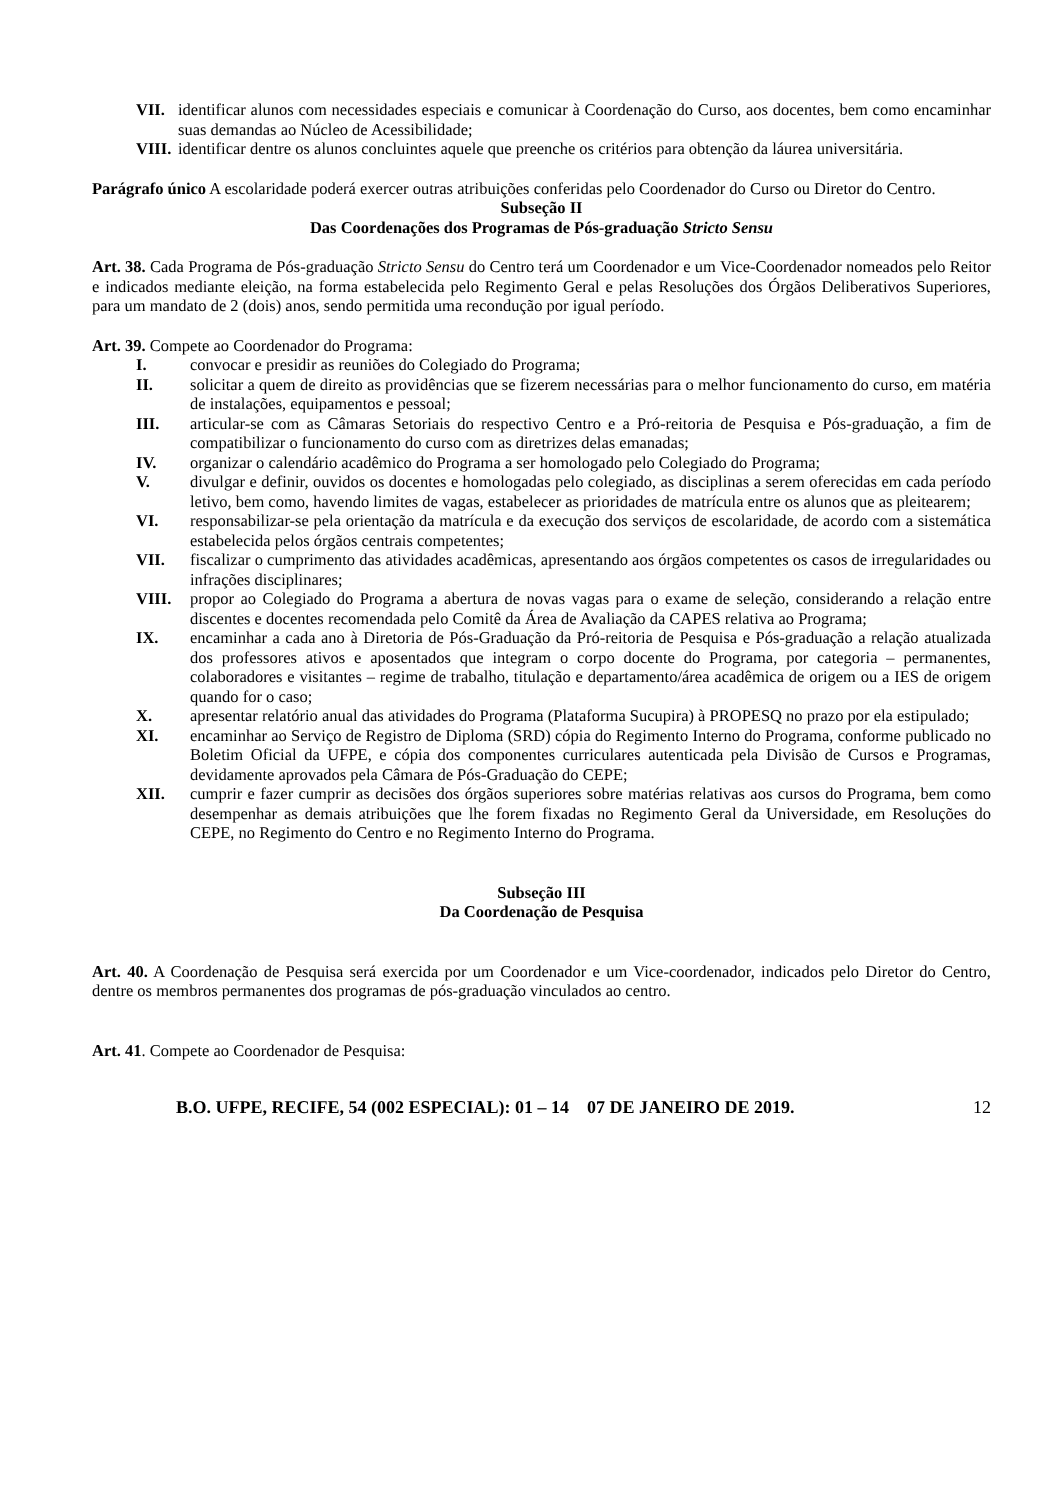VII. identificar alunos com necessidades especiais e comunicar à Coordenação do Curso, aos docentes, bem como encaminhar suas demandas ao Núcleo de Acessibilidade;
VIII. identificar dentre os alunos concluintes aquele que preenche os critérios para obtenção da láurea universitária.
Parágrafo único A escolaridade poderá exercer outras atribuições conferidas pelo Coordenador do Curso ou Diretor do Centro.
Subseção II
Das Coordenações dos Programas de Pós-graduação Stricto Sensu
Art. 38. Cada Programa de Pós-graduação Stricto Sensu do Centro terá um Coordenador e um Vice-Coordenador nomeados pelo Reitor e indicados mediante eleição, na forma estabelecida pelo Regimento Geral e pelas Resoluções dos Órgãos Deliberativos Superiores, para um mandato de 2 (dois) anos, sendo permitida uma recondução por igual período.
Art. 39. Compete ao Coordenador do Programa:
I. convocar e presidir as reuniões do Colegiado do Programa;
II. solicitar a quem de direito as providências que se fizerem necessárias para o melhor funcionamento do curso, em matéria de instalações, equipamentos e pessoal;
III. articular-se com as Câmaras Setoriais do respectivo Centro e a Pró-reitoria de Pesquisa e Pós-graduação, a fim de compatibilizar o funcionamento do curso com as diretrizes delas emanadas;
IV. organizar o calendário acadêmico do Programa a ser homologado pelo Colegiado do Programa;
V. divulgar e definir, ouvidos os docentes e homologadas pelo colegiado, as disciplinas a serem oferecidas em cada período letivo, bem como, havendo limites de vagas, estabelecer as prioridades de matrícula entre os alunos que as pleitearem;
VI. responsabilizar-se pela orientação da matrícula e da execução dos serviços de escolaridade, de acordo com a sistemática estabelecida pelos órgãos centrais competentes;
VII. fiscalizar o cumprimento das atividades acadêmicas, apresentando aos órgãos competentes os casos de irregularidades ou infrações disciplinares;
VIII. propor ao Colegiado do Programa a abertura de novas vagas para o exame de seleção, considerando a relação entre discentes e docentes recomendada pelo Comitê da Área de Avaliação da CAPES relativa ao Programa;
IX. encaminhar a cada ano à Diretoria de Pós-Graduação da Pró-reitoria de Pesquisa e Pós-graduação a relação atualizada dos professores ativos e aposentados que integram o corpo docente do Programa, por categoria – permanentes, colaboradores e visitantes – regime de trabalho, titulação e departamento/área acadêmica de origem ou a IES de origem quando for o caso;
X. apresentar relatório anual das atividades do Programa (Plataforma Sucupira) à PROPESQ no prazo por ela estipulado;
XI. encaminhar ao Serviço de Registro de Diploma (SRD) cópia do Regimento Interno do Programa, conforme publicado no Boletim Oficial da UFPE, e cópia dos componentes curriculares autenticada pela Divisão de Cursos e Programas, devidamente aprovados pela Câmara de Pós-Graduação do CEPE;
XII. cumprir e fazer cumprir as decisões dos órgãos superiores sobre matérias relativas aos cursos do Programa, bem como desempenhar as demais atribuições que lhe forem fixadas no Regimento Geral da Universidade, em Resoluções do CEPE, no Regimento do Centro e no Regimento Interno do Programa.
Subseção III
Da Coordenação de Pesquisa
Art. 40. A Coordenação de Pesquisa será exercida por um Coordenador e um Vice-coordenador, indicados pelo Diretor do Centro, dentre os membros permanentes dos programas de pós-graduação vinculados ao centro.
Art. 41. Compete ao Coordenador de Pesquisa:
B.O. UFPE, RECIFE, 54 (002 ESPECIAL): 01 – 14 07 DE JANEIRO DE 2019. 12